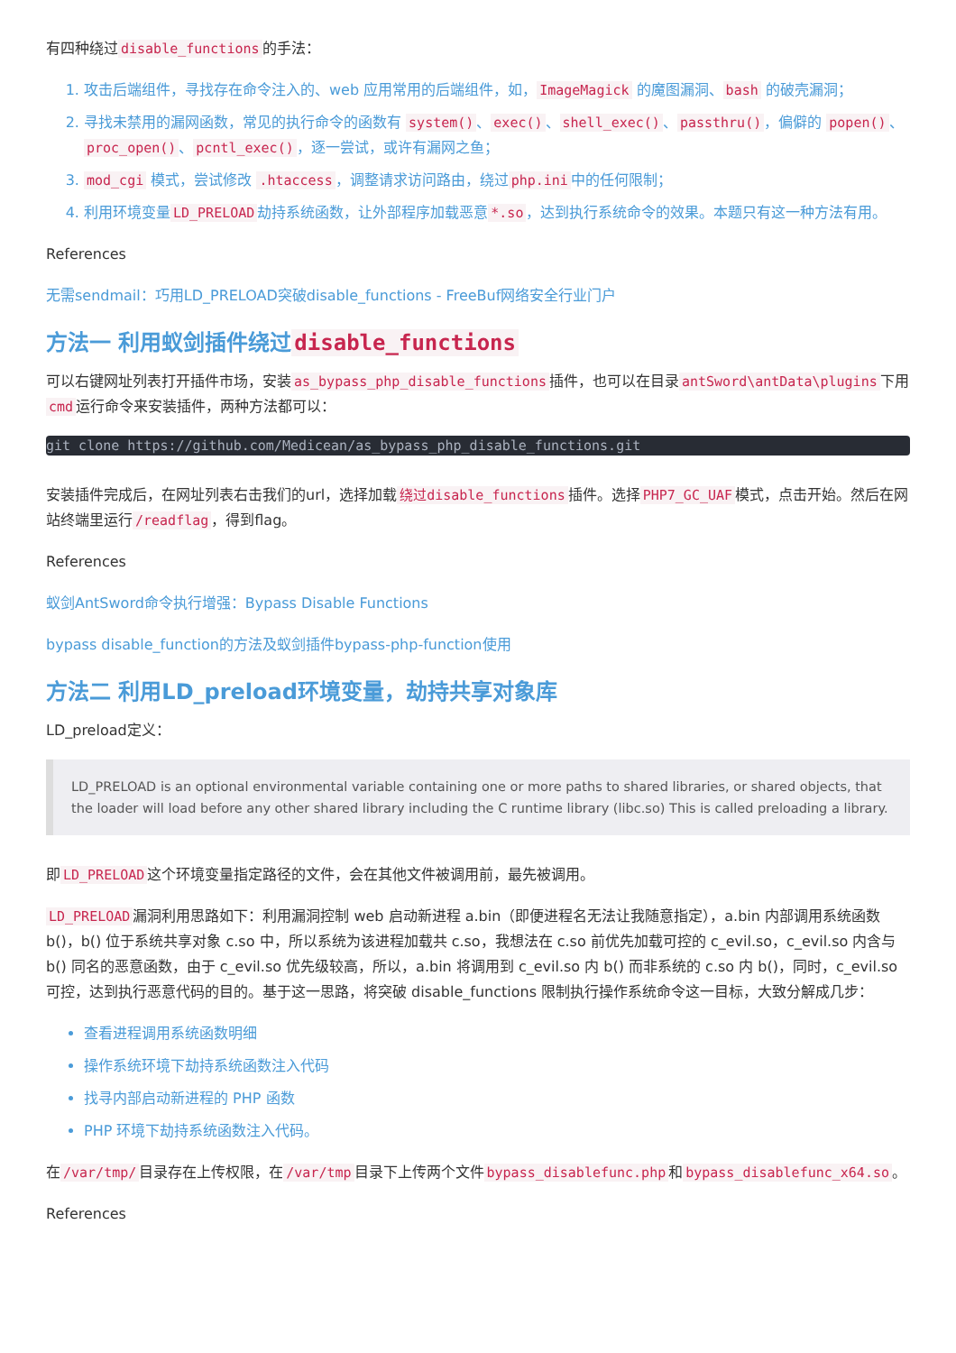有四种绕过 disable_functions 的手法：
1. 攻击后端组件，寻找存在命令注入的、web 应用常用的后端组件，如， ImageMagick 的魔图漏洞、 bash 的破壳漏洞；
2. 寻找未禁用的漏网函数，常见的执行命令的函数有 system() 、 exec() 、 shell_exec() 、 passthru() ，偏僻的 popen() 、 proc_open() 、 pcntl_exec() ，逐一尝试，或许有漏网之鱼；
3. mod_cgi 模式，尝试修改 .htaccess ，调整请求访问路由，绕过 php.ini 中的任何限制；
4. 利用环境变量 LD_PRELOAD 劫持系统函数，让外部程序加载恶意 *.so ，达到执行系统命令的效果。本题只有这一种方法有用。
References
无需sendmail：巧用LD_PRELOAD突破disable_functions - FreeBuf网络安全行业门户
方法一 利用蚁剑插件绕过 disable_functions
可以右键网址列表打开插件市场，安装 as_bypass_php_disable_functions 插件，也可以在目录 antSword\antData\plugins 下用 cmd 运行命令来安装插件，两种方法都可以：
git clone https://github.com/Medicean/as_bypass_php_disable_functions.git
安装插件完成后，在网址列表右击我们的url，选择加载 绕过disable_functions 插件。选择 PHP7_GC_UAF 模式，点击开始。然后在网站终端里运行 /readflag ，得到flag。
References
蚁剑AntSword命令执行增强：Bypass Disable Functions
bypass disable_function的方法及蚁剑插件bypass-php-function使用
方法二 利用LD_preload环境变量，劫持共享对象库
LD_preload定义：
LD_PRELOAD is an optional environmental variable containing one or more paths to shared libraries, or shared objects, that the loader will load before any other shared library including the C runtime library (libc.so) This is called preloading a library.
即 LD_PRELOAD 这个环境变量指定路径的文件，会在其他文件被调用前，最先被调用。
LD_PRELOAD 漏洞利用思路如下：利用漏洞控制 web 启动新进程 a.bin（即便进程名无法让我随意指定），a.bin 内部调用系统函数 b()，b() 位于系统共享对象 c.so 中，所以系统为该进程加载共 c.so，我想法在 c.so 前优先加载可控的 c_evil.so，c_evil.so 内含与 b() 同名的恶意函数，由于 c_evil.so 优先级较高，所以，a.bin 将调用到 c_evil.so 内 b() 而非系统的 c.so 内 b()，同时，c_evil.so 可控，达到执行恶意代码的目的。基于这一思路，将突破 disable_functions 限制执行操作系统命令这一目标，大致分解成几步：
查看进程调用系统函数明细
操作系统环境下劫持系统函数注入代码
找寻内部启动新进程的 PHP 函数
PHP 环境下劫持系统函数注入代码。
在 /var/tmp/ 目录存在上传权限，在 /var/tmp 目录下上传两个文件 bypass_disablefunc.php 和 bypass_disablefunc_x64.so 。
References